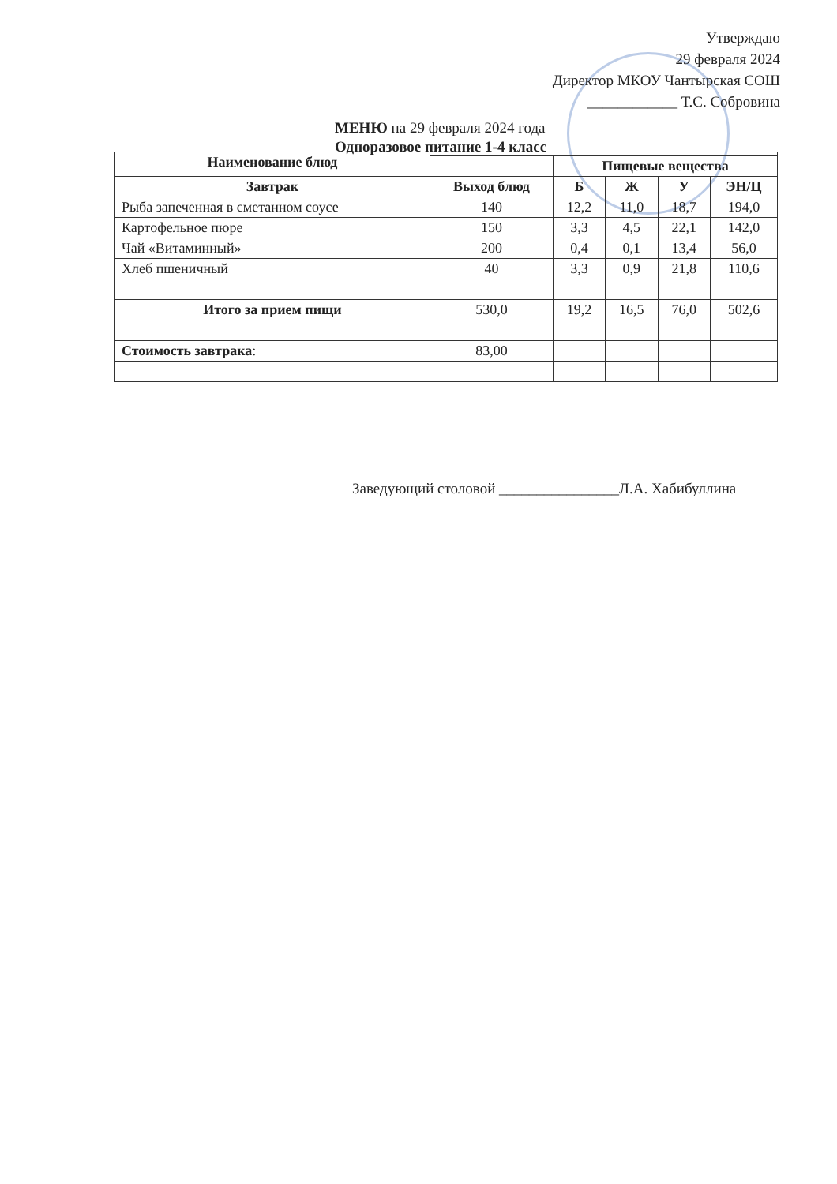Утверждаю
29 февраля 2024
Директор МКОУ Чантырская СОШ
____________ Т.С. Собровина
МЕНЮ на 29 февраля 2024 года
Одноразовое питание 1-4 класс
| Наименование блюд | | | | | |
| | | Пищевые вещества | | | |
| Завтрак | Выход блюд | Б | Ж | У | ЭН/Ц |
| Рыба запеченная в сметанном соусе | 140 | 12,2 | 11,0 | 18,7 | 194,0 |
| Картофельное пюре | 150 | 3,3 | 4,5 | 22,1 | 142,0 |
| Чай «Витаминный» | 200 | 0,4 | 0,1 | 13,4 | 56,0 |
| Хлеб пшеничный | 40 | 3,3 | 0,9 | 21,8 | 110,6 |
| Итого за прием пищи | 530,0 | 19,2 | 16,5 | 76,0 | 502,6 |
| Стоимость завтрака : | 83,00 | | | | |
Заведующий столовой ________________Л.А. Хабибуллина